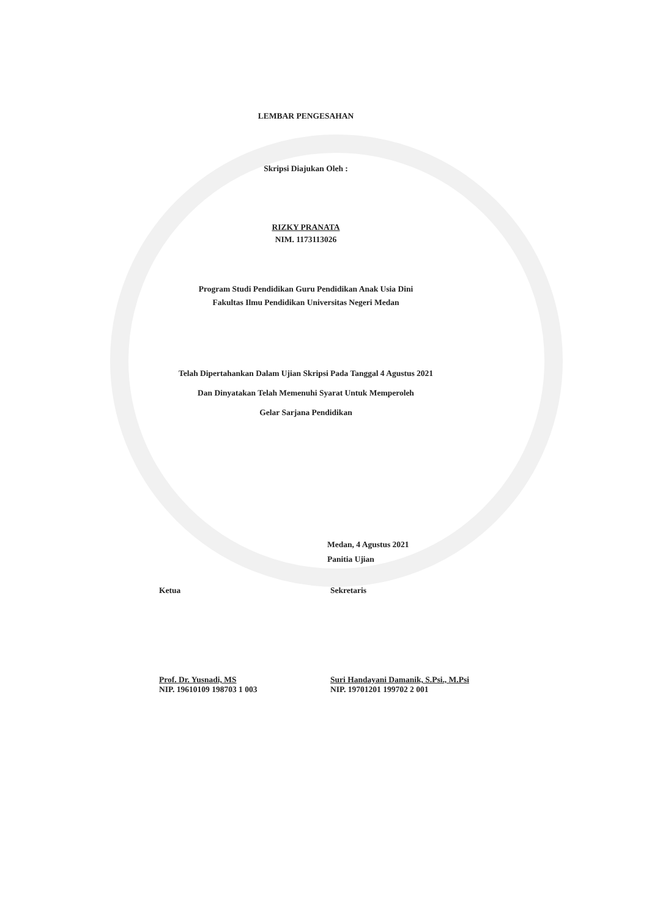LEMBAR PENGESAHAN
Skripsi Diajukan Oleh :
RIZKY PRANATA
NIM. 1173113026
Program Studi Pendidikan Guru Pendidikan Anak Usia Dini
Fakultas Ilmu Pendidikan Universitas Negeri Medan
Telah Dipertahankan Dalam Ujian Skripsi Pada Tanggal 4 Agustus 2021
Dan Dinyatakan Telah Memenuhi Syarat Untuk Memperoleh
Gelar Sarjana Pendidikan
Medan, 4 Agustus 2021
Panitia Ujian
Ketua
Prof. Dr. Yusnadi, MS
NIP. 19610109 198703 1 003
Sekretaris
Suri Handayani Damanik, S.Psi., M.Psi
NIP. 19701201 199702 2 001